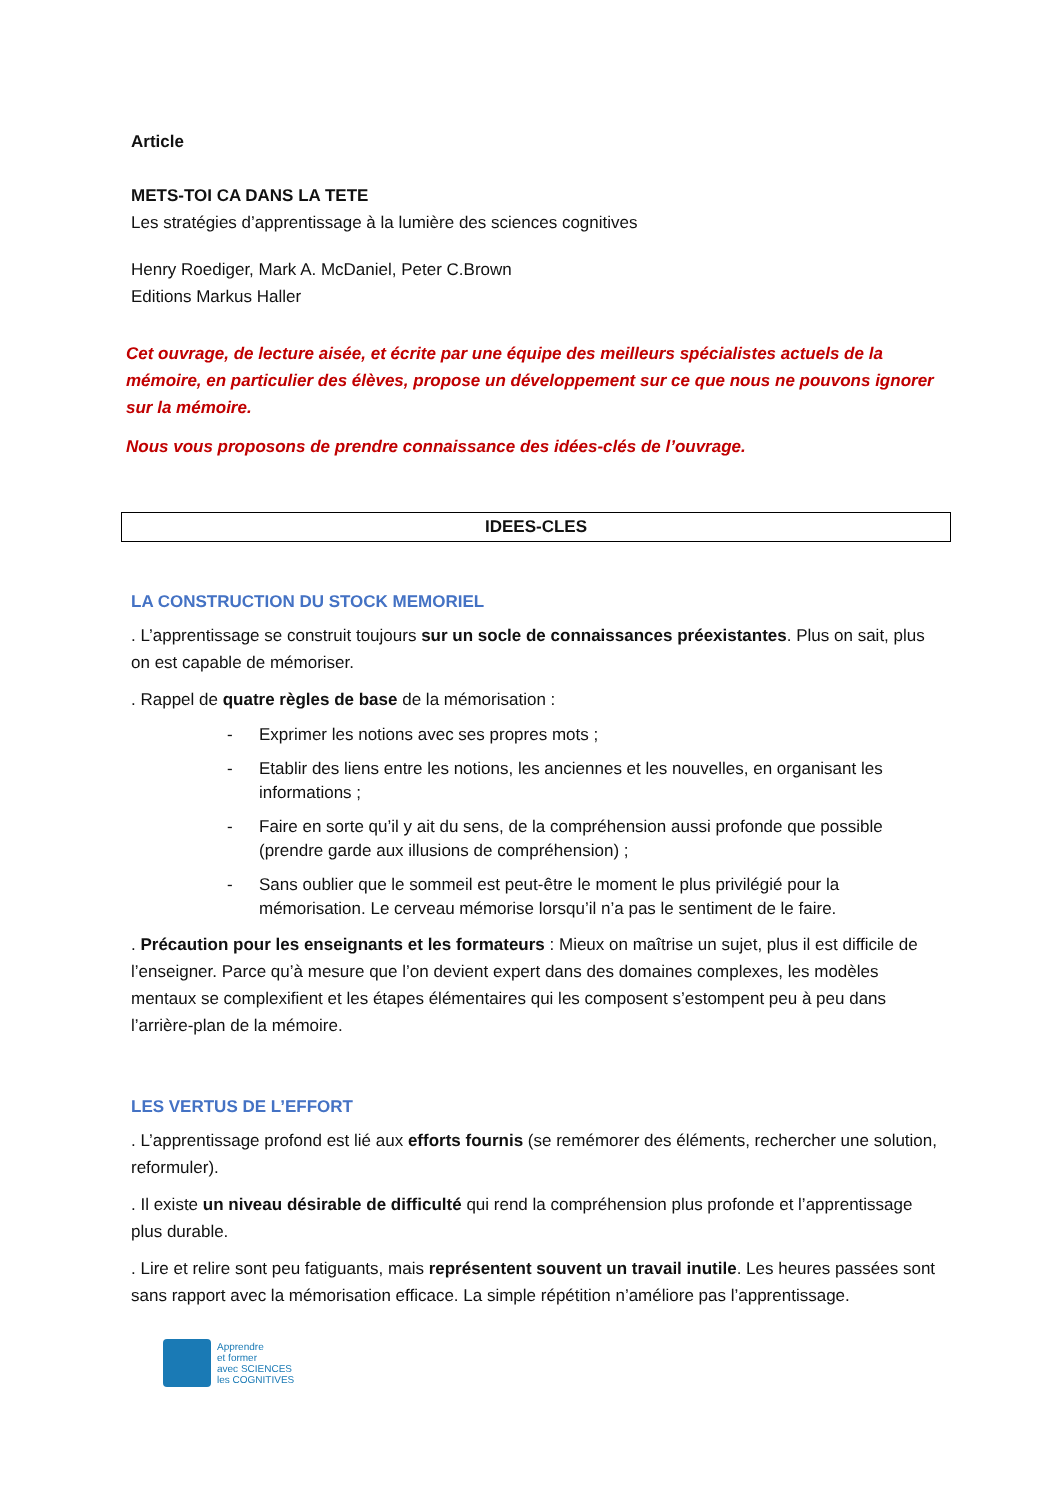Article
METS-TOI CA DANS LA TETE
Les stratégies d’apprentissage à la lumière des sciences cognitives
Henry Roediger, Mark A. McDaniel, Peter C.Brown
Editions Markus Haller
Cet ouvrage, de lecture aisée, et écrite par une équipe des meilleurs spécialistes actuels de la mémoire, en particulier des élèves, propose un développement sur ce que nous ne pouvons ignorer sur la mémoire.
Nous vous proposons de prendre connaissance des idées-clés de l’ouvrage.
IDEES-CLES
LA CONSTRUCTION DU STOCK MEMORIEL
. L’apprentissage se construit toujours sur un socle de connaissances préexistantes. Plus on sait, plus on est capable de mémoriser.
. Rappel de quatre règles de base de la mémorisation :
- Exprimer les notions avec ses propres mots ;
- Etablir des liens entre les notions, les anciennes et les nouvelles, en organisant les informations ;
- Faire en sorte qu’il y ait du sens, de la compréhension aussi profonde que possible (prendre garde aux illusions de compréhension) ;
- Sans oublier que le sommeil est peut-être le moment le plus privilégié pour la mémorisation. Le cerveau mémorise lorsqu’il n’a pas le sentiment de le faire.
. Précaution pour les enseignants et les formateurs : Mieux on maîtrise un sujet, plus il est difficile de l’enseigner. Parce qu’à mesure que l’on devient expert dans des domaines complexes, les modèles mentaux se complexifient et les étapes élémentaires qui les composent s’estompent peu à peu dans l’arrière-plan de la mémoire.
LES VERTUS DE L’EFFORT
. L’apprentissage profond est lié aux efforts fournis (se remémorer des éléments, rechercher une solution, reformuler).
. Il existe un niveau désirable de difficulté qui rend la compréhension plus profonde et l’apprentissage plus durable.
. Lire et relire sont peu fatiguants, mais représentent souvent un travail inutile. Les heures passées sont sans rapport avec la mémorisation efficace. La simple répétition n’améliore pas l’apprentissage.
Apprendre
et former
avec SCIENCES
les COGNITIVES